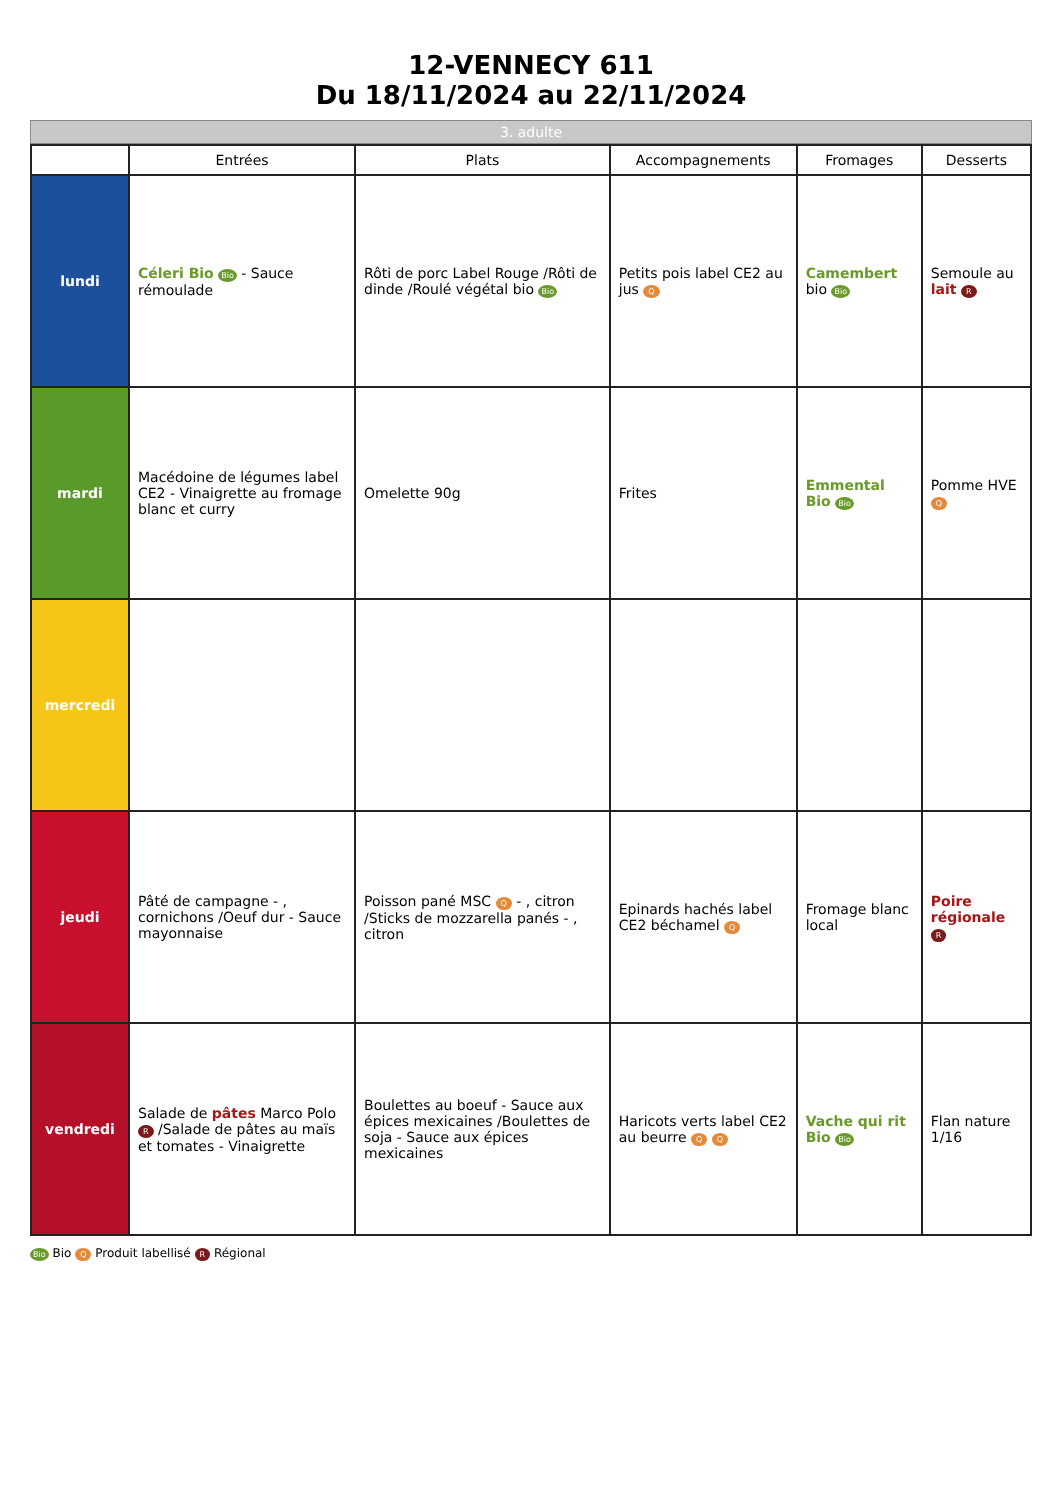12-VENNECY 611
Du 18/11/2024 au 22/11/2024
3. adulte
| | Entrées | Plats | Accompagnements | Fromages | Desserts |
| --- | --- | --- | --- | --- | --- |
| lundi | Céleri Bio Bio - Sauce rémoulade | Rôti de porc Label Rouge /Rôti de dinde /Roulé végétal bio Bio | Petits pois label CE2 au jus Q | Camembert bio Bio | Semoule au lait R |
| mardi | Macédoine de légumes label CE2 - Vinaigrette au fromage blanc et curry | Omelette 90g | Frites | Emmental Bio Bio | Pomme HVE Q |
| mercredi | | | | | |
| jeudi | Pâté de campagne - , cornichons /Oeuf dur - Sauce mayonnaise | Poisson pané MSC Q - , citron /Sticks de mozzarella panés - , citron | Epinards hachés label CE2 béchamel Q | Fromage blanc local | Poire régionale R |
| vendredi | Salade de pâtes Marco Polo R /Salade de pâtes au maïs et tomates - Vinaigrette | Boulettes au boeuf - Sauce aux épices mexicaines /Boulettes de soja - Sauce aux épices mexicaines | Haricots verts label CE2 au beurre Q Q | Vache qui rit Bio Bio | Flan nature 1/16 |
Bio Bio Q Produit labellisé R Régional